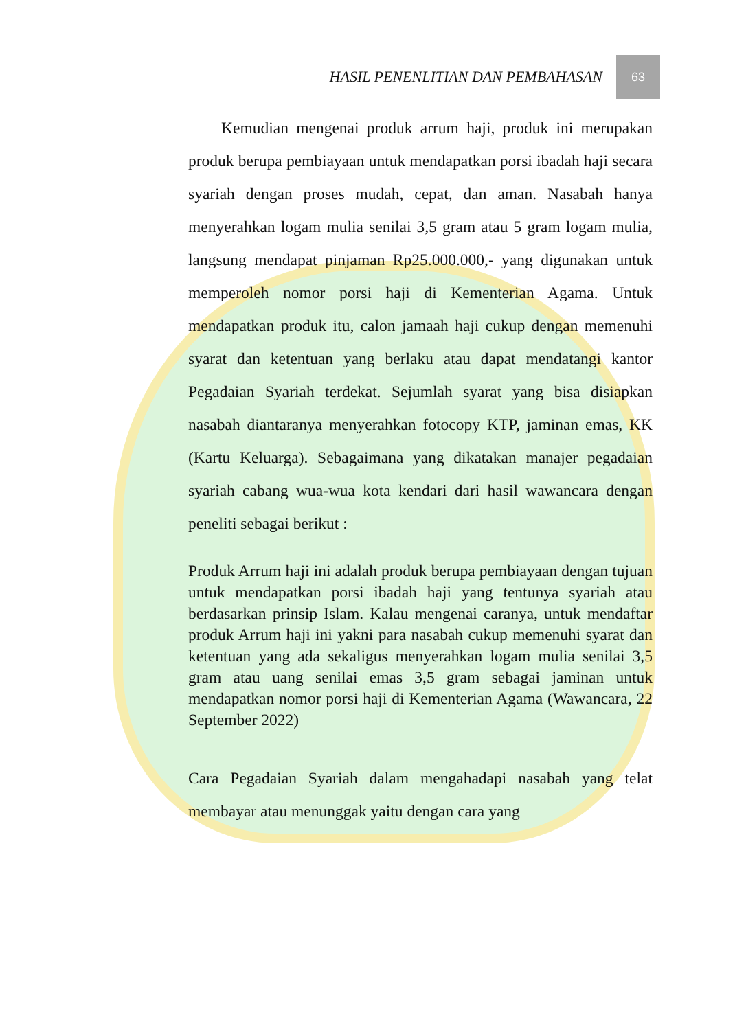HASIL PENENLITIAN DAN PEMBAHASAN
63
Kemudian mengenai produk arrum haji, produk ini merupakan produk berupa pembiayaan untuk mendapatkan porsi ibadah haji secara syariah dengan proses mudah, cepat, dan aman. Nasabah hanya menyerahkan logam mulia senilai 3,5 gram atau 5 gram logam mulia, langsung mendapat pinjaman Rp25.000.000,- yang digunakan untuk memperoleh nomor porsi haji di Kementerian Agama. Untuk mendapatkan produk itu, calon jamaah haji cukup dengan memenuhi syarat dan ketentuan yang berlaku atau dapat mendatangi kantor Pegadaian Syariah terdekat. Sejumlah syarat yang bisa disiapkan nasabah diantaranya menyerahkan fotocopy KTP, jaminan emas, KK (Kartu Keluarga). Sebagaimana yang dikatakan manajer pegadaian syariah cabang wua-wua kota kendari dari hasil wawancara dengan peneliti sebagai berikut :
Produk Arrum haji ini adalah produk berupa pembiayaan dengan tujuan untuk mendapatkan porsi ibadah haji yang tentunya syariah atau berdasarkan prinsip Islam. Kalau mengenai caranya, untuk mendaftar produk Arrum haji ini yakni para nasabah cukup memenuhi syarat dan ketentuan yang ada sekaligus menyerahkan logam mulia senilai 3,5 gram atau uang senilai emas 3,5 gram sebagai jaminan untuk mendapatkan nomor porsi haji di Kementerian Agama (Wawancara, 22 September 2022)
Cara Pegadaian Syariah dalam mengahadapi nasabah yang telat membayar atau menunggak yaitu dengan cara yang